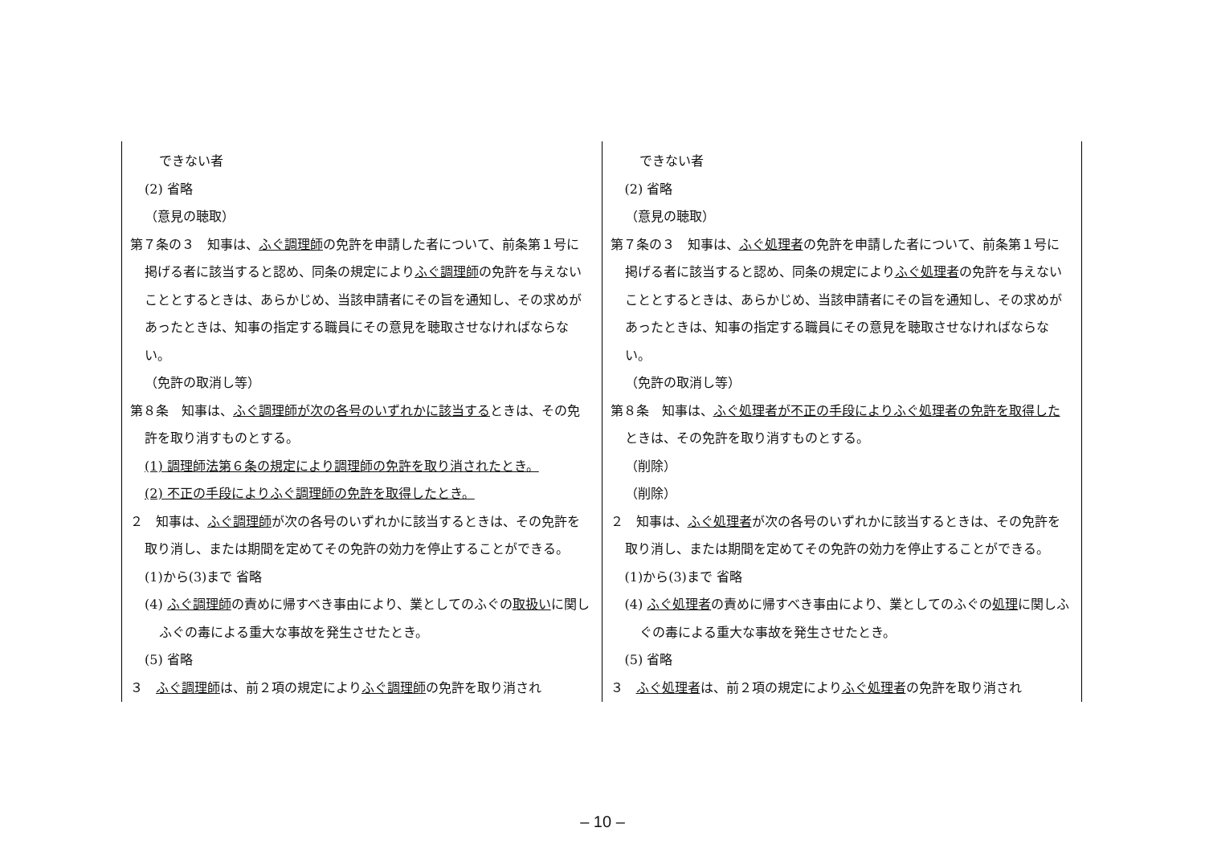| できない者 (2) 省略 （意見の聴取） 第７条の３ 知事は、 ふぐ調理師 の免許を申請した者について、前条第１号に掲げる者に該当すると認め、同条の規定により ふぐ調理師 の免許を与えないこととするときは、あらかじめ、当該申請者にその旨を通知し、その求めがあったときは、知事の指定する職員にその意見を聴取させなければならない。 （免許の取消し等） 第８条 知事は、 ふぐ調理師が次の各号のいずれかに該当する ときは、その免許を取り消すものとする。 (1) 調理師法第６条の規定により調理師の免許を取り消されたとき。 (2) 不正の手段によりふぐ調理師の免許を取得したとき。 ２ 知事は、 ふぐ調理師 が次の各号のいずれかに該当するときは、その免許を取り消し、または期間を定めてその免許の効力を停止することができる。 (1)から(3)まで 省略 (4) ふぐ調理師 の責めに帰すべき事由により、業としてのふぐの 取扱い に関しふぐの毒による重大な事故を発生させたとき。 (5) 省略 ３ ふぐ調理師 は、前２項の規定により ふぐ調理師 の免許を取り消され | できない者 (2) 省略 （意見の聴取） 第７条の３ 知事は、 ふぐ処理者 の免許を申請した者について、前条第１号に掲げる者に該当すると認め、同条の規定により ふぐ処理者 の免許を与えないこととするときは、あらかじめ、当該申請者にその旨を通知し、その求めがあったときは、知事の指定する職員にその意見を聴取させなければならない。 （免許の取消し等） 第８条 知事は、 ふぐ処理者が不正の手段によりふぐ処理者の免許を取得した ときは、その免許を取り消すものとする。 （削除） （削除） ２ 知事は、 ふぐ処理者 が次の各号のいずれかに該当するときは、その免許を取り消し、または期間を定めてその免許の効力を停止することができる。 (1)から(3)まで 省略 (4) ふぐ処理者 の責めに帰すべき事由により、業としてのふぐの 処理 に関しふぐの毒による重大な事故を発生させたとき。 (5) 省略 ３ ふぐ処理者 は、前２項の規定により ふぐ処理者 の免許を取り消され |
– 10 –